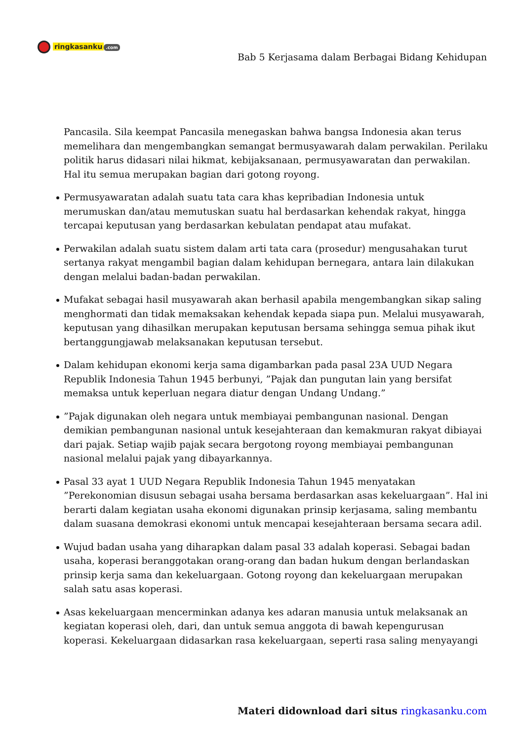ringkasanku.com
Bab 5 Kerjasama dalam Berbagai Bidang Kehidupan
Pancasila. Sila keempat Pancasila menegaskan bahwa bangsa Indonesia akan terus memelihara dan mengembangkan semangat bermusyawarah dalam perwakilan. Perilaku politik harus didasari nilai hikmat, kebijaksanaan, permusyawaratan dan perwakilan. Hal itu semua merupakan bagian dari gotong royong.
Permusyawaratan adalah suatu tata cara khas kepribadian Indonesia untuk merumuskan dan/atau memutuskan suatu hal berdasarkan kehendak rakyat, hingga tercapai keputusan yang berdasarkan kebulatan pendapat atau mufakat.
Perwakilan adalah suatu sistem dalam arti tata cara (prosedur) mengusahakan turut sertanya rakyat mengambil bagian dalam kehidupan bernegara, antara lain dilakukan dengan melalui badan-badan perwakilan.
Mufakat sebagai hasil musyawarah akan berhasil apabila mengembangkan sikap saling menghormati dan tidak memaksakan kehendak kepada siapa pun. Melalui musyawarah, keputusan yang dihasilkan merupakan keputusan bersama sehingga semua pihak ikut bertanggungjawab melaksanakan keputusan tersebut.
Dalam kehidupan ekonomi kerja sama digambarkan pada pasal 23A UUD Negara Republik Indonesia Tahun 1945 berbunyi, ”Pajak dan pungutan lain yang bersifat memaksa untuk keperluan negara diatur dengan Undang Undang.”
”Pajak digunakan oleh negara untuk membiayai pembangunan nasional. Dengan demikian pembangunan nasional untuk kesejahteraan dan kemakmuran rakyat dibiayai dari pajak. Setiap wajib pajak secara bergotong royong membiayai pembangunan nasional melalui pajak yang dibayarkannya.
Pasal 33 ayat 1 UUD Negara Republik Indonesia Tahun 1945 menyatakan ”Perekonomian disusun sebagai usaha bersama berdasarkan asas kekeluargaan”. Hal ini berarti dalam kegiatan usaha ekonomi digunakan prinsip kerjasama, saling membantu dalam suasana demokrasi ekonomi untuk mencapai kesejahteraan bersama secara adil.
Wujud badan usaha yang diharapkan dalam pasal 33 adalah koperasi. Sebagai badan usaha, koperasi beranggotakan orang-orang dan badan hukum dengan berlandaskan prinsip kerja sama dan kekeluargaan. Gotong royong dan kekeluargaan merupakan salah satu asas koperasi.
Asas kekeluargaan mencerminkan adanya kes adaran manusia untuk melaksanak an kegiatan koperasi oleh, dari, dan untuk semua anggota di bawah kepengurusan koperasi. Kekeluargaan didasarkan rasa kekeluargaan, seperti rasa saling menyayangi
Materi didownload dari situs ringkasanku.com